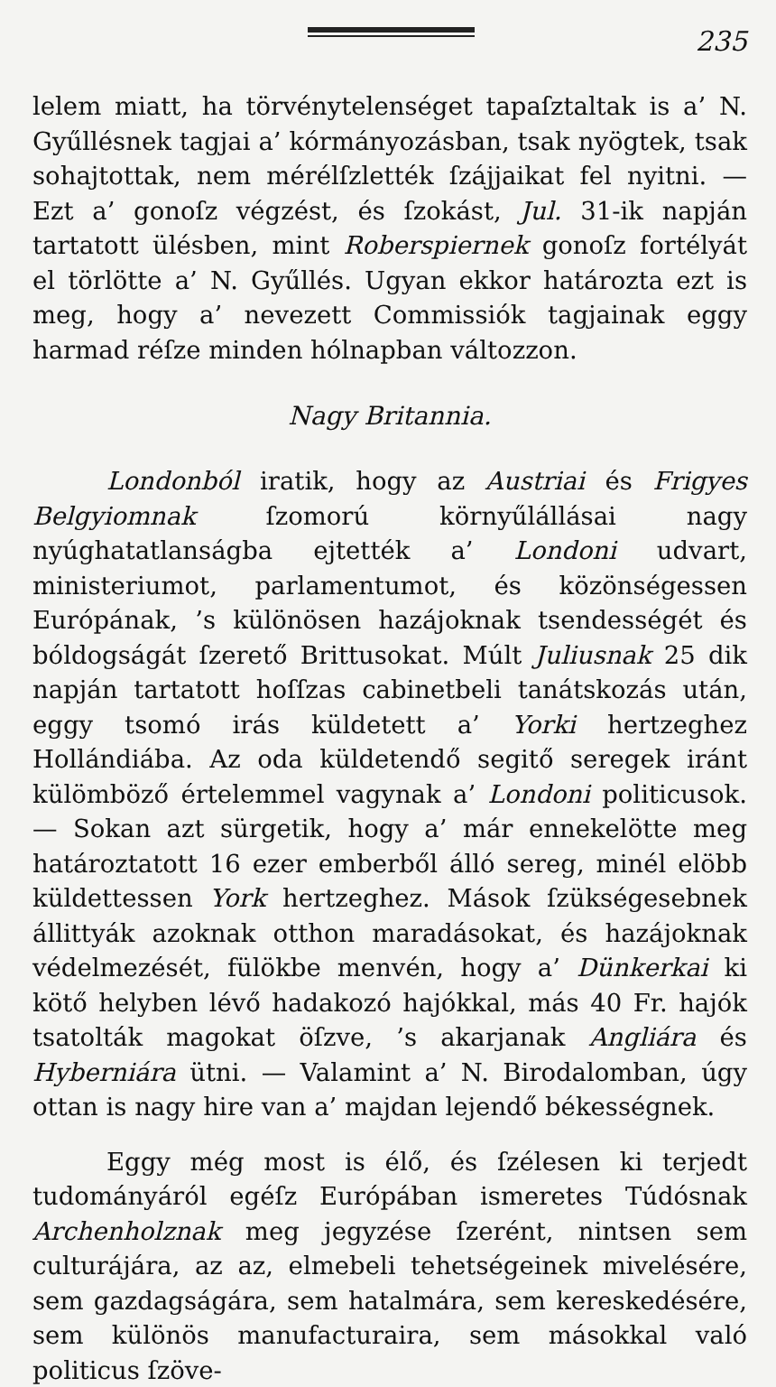235
lelem miatt, ha törvénytelenséget tapaſztaltak is a’ N. Gyűllésnek tagjai a’ kórmányozásban, tsak nyögtek, tsak sohajtottak, nem mérélſzlették ſzájjaikat fel nyitni. — Ezt a’ gonoſz végzést, és ſzokást, Jul. 31-ik napján tartatott ülésben, mint Roberspiernek gonoſz fortélyát el törlötte a’ N. Gyűllés. Ugyan ekkor határozta ezt is meg, hogy a’ nevezett Commissiók tagjainak eggy harmad réſze minden hólnapban változzon.
Nagy Britannia.
Londonból iratik, hogy az Austriai és Frigyes Belgyiomnak ſzomorú környűlállásai nagy nyúghatatlanságba ejtették a’ Londoni udvart, ministeriumot, parlamentumot, és közönségessen Európának, ’s különösen hazájoknak tsendességét és bóldogságát ſzerető Brittusokat. Múlt Juliusnak 25 dik napján tartatott hoſſzas cabinetbeli tanátskozás után, eggy tsomó irás küldetett a’ Yorki hertzeghez Hollándiába. Az oda küldetendő segitő seregek iránt külömböző értelemmel vagynak a’ Londoni politicusok. — Sokan azt sürgetik, hogy a’ már ennekelötte meg határoztatott 16 ezer emberből álló sereg, minél elöbb küldettessen York hertzeghez. Mások ſzükségesebnek állittyák azoknak otthon maradásokat, és hazájoknak védelmezését, fülökbe menvén, hogy a’ Dünkerkai ki kötő helyben lévő hadakozó hajókkal, más 40 Fr. hajók tsatolták magokat öſzve, ’s akarjanak Angliára és Hyberniára ütni. — Valamint a’ N. Birodalomban, úgy ottan is nagy hire van a’ majdan lejendő békességnek.
Eggy még most is élő, és ſzélesen ki terjedt tudományáról egéſz Európában ismeretes Túdósnak Archenholznak meg jegyzése ſzerént, nintsen sem culturájára, az az, elmebeli tehetségeinek mivelésére, sem gazdagságára, sem hatalmára, sem kereskedésére, sem különös manufacturaira, sem másokkal való politicus ſzöve-